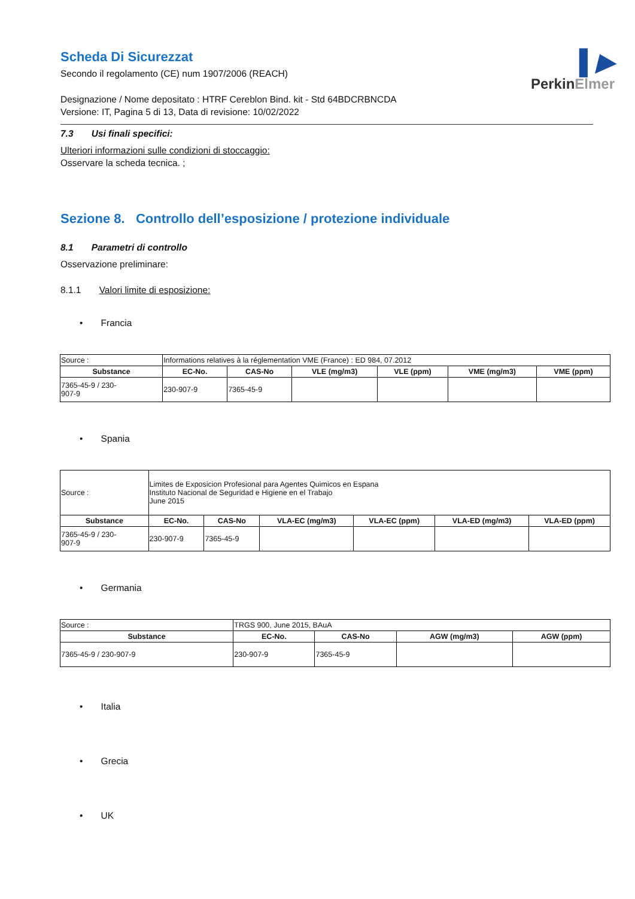▌▶
PerkinElmer
Scheda Di Sicurezzat
Secondo il regolamento (CE) num 1907/2006 (REACH)
Designazione / Nome depositato : HTRF Cereblon Bind. kit - Std 64BDCRBNCDA
Versione: IT, Pagina 5 di 13, Data di revisione: 10/02/2022
7.3 Usi finali specifici:
Ulteriori informazioni sulle condizioni di stoccaggio:
Osservare la scheda tecnica. ;
Sezione 8. Controllo dell’esposizione / protezione individuale
8.1 Parametri di controllo
Osservazione preliminare:
8.1.1 Valori limite di esposizione:
• Francia
| Source : | Informations relatives à la réglementation VME (France) : ED 984, 07.2012 | | | | | |
| Substance | EC-No. | CAS-No | VLE (mg/m3) | VLE (ppm) | VME (mg/m3) | VME (ppm) |
| 7365-45-9 / 230- 907-9 | 230-907-9 | 7365-45-9 | | | | |
• Spania
| Source : | Limites de Exposicion Profesional para Agentes Quimicos en Espana Instituto Nacional de Seguridad e Higiene en el Trabajo June 2015 | | | | | |
| Substance | EC-No. | CAS-No | VLA-EC (mg/m3) | VLA-EC (ppm) | VLA-ED (mg/m3) | VLA-ED (ppm) |
| 7365-45-9 / 230- 907-9 | 230-907-9 | 7365-45-9 | | | | |
• Germania
| Source : | TRGS 900, June 2015, BAuA | | | |
| Substance | EC-No. | CAS-No | AGW (mg/m3) | AGW (ppm) |
| 7365-45-9 / 230-907-9 | 230-907-9 | 7365-45-9 | | |
• Italia
• Grecia
• UK